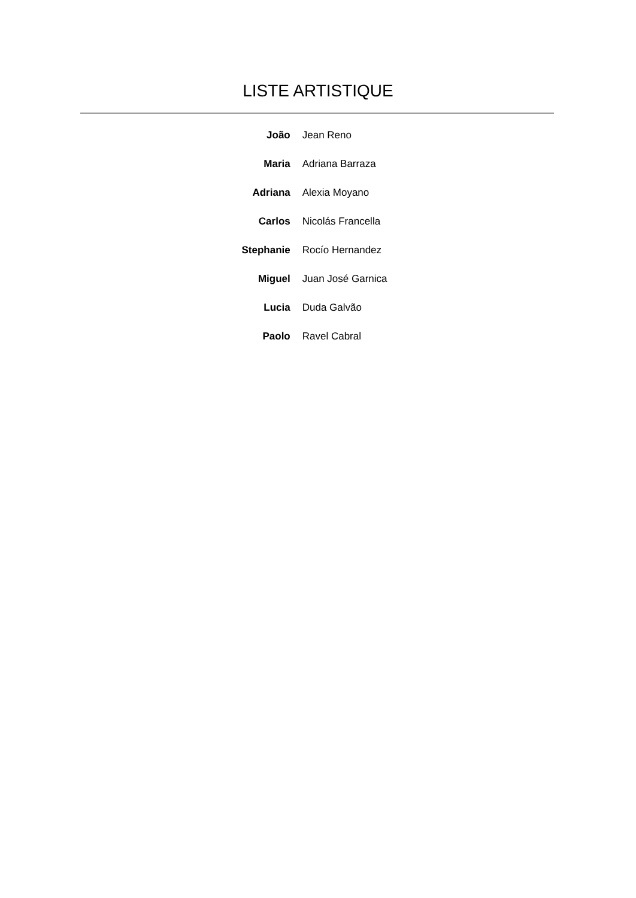LISTE ARTISTIQUE
| João | Jean Reno |
| Maria | Adriana Barraza |
| Adriana | Alexia Moyano |
| Carlos | Nicolás Francella |
| Stephanie | Rocío Hernandez |
| Miguel | Juan José Garnica |
| Lucia | Duda Galvão |
| Paolo | Ravel Cabral |